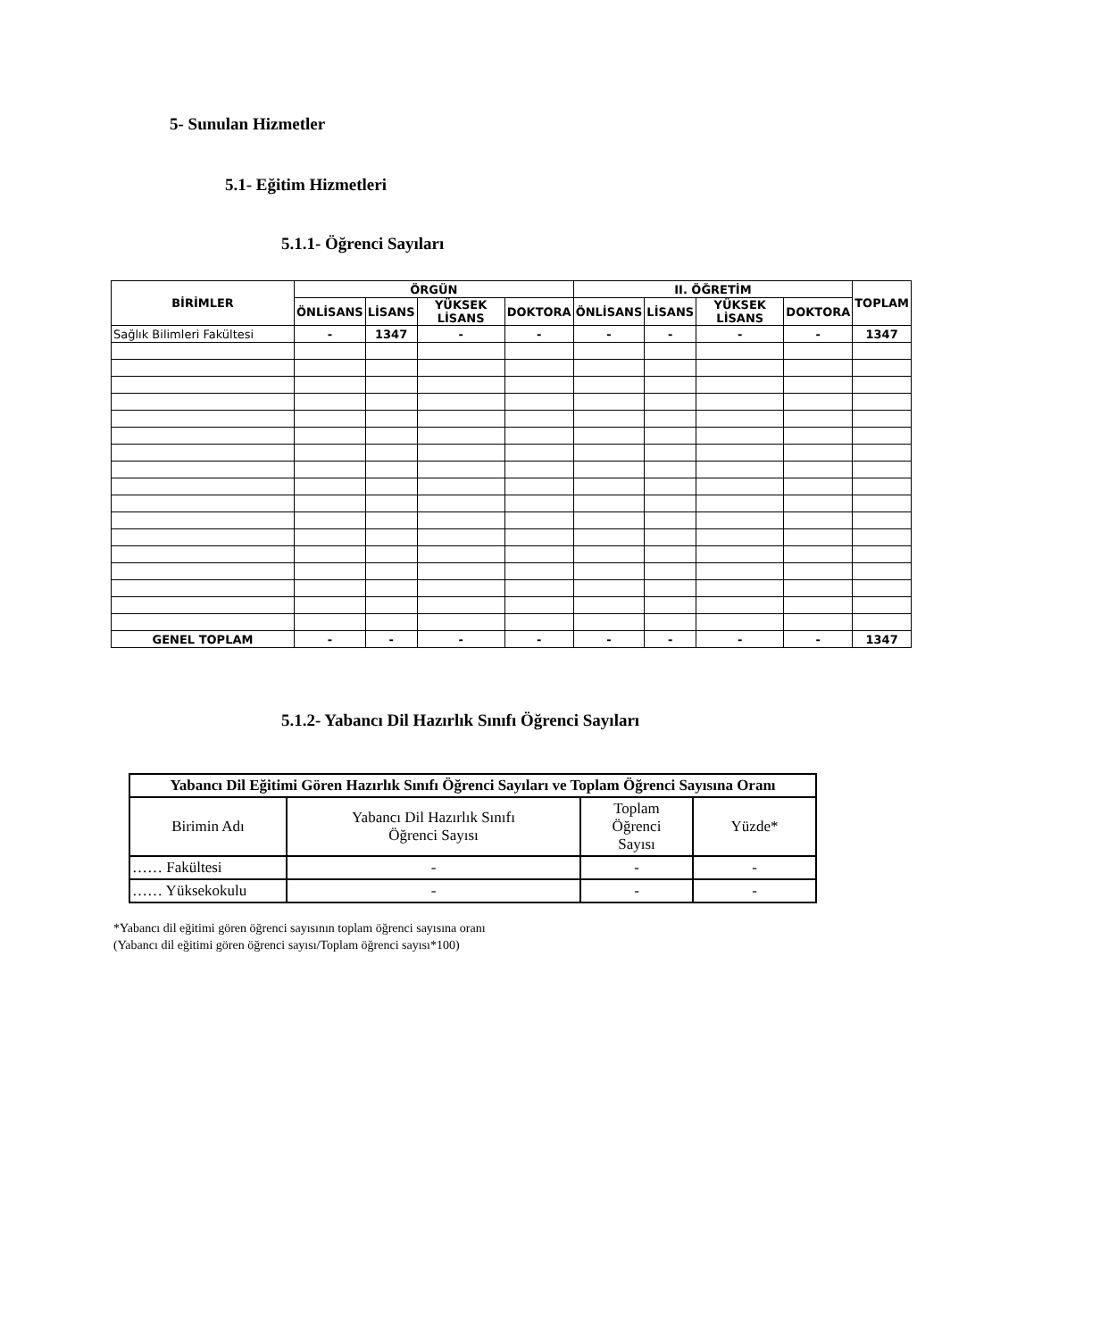5- Sunulan Hizmetler
5.1- Eğitim Hizmetleri
5.1.1- Öğrenci Sayıları
| BİRİMLER | ÖRGÜN | | | | II. ÖĞRETİM | | | | TOPLAM |
| --- | --- | --- | --- | --- | --- | --- | --- | --- | --- |
| | ÖNLİSANS | LİSANS | YÜKSEK LİSANS | DOKTORA | ÖNLİSANS | LİSANS | YÜKSEK LİSANS | DOKTORA | |
| Sağlık Bilimleri Fakültesi | - | 1347 | - | - | - | - | - | - | 1347 |
| GENEL TOPLAM | - | - | - | - | - | - | - | - | 1347 |
5.1.2- Yabancı Dil Hazırlık Sınıfı Öğrenci Sayıları
| Yabancı Dil Eğitimi Gören Hazırlık Sınıfı Öğrenci Sayıları ve Toplam Öğrenci Sayısına Oranı | | | |
| --- | --- | --- | --- |
| Birimin Adı | Yabancı Dil Hazırlık Sınıfı Öğrenci Sayısı | Toplam Öğrenci Sayısı | Yüzde* |
| …… Fakültesi | - | - | - |
| …… Yüksekokulu | - | - | - |
*Yabancı dil eğitimi gören öğrenci sayısının toplam öğrenci sayısına oranı
(Yabancı dil eğitimi gören öğrenci sayısı/Toplam öğrenci sayısı*100)